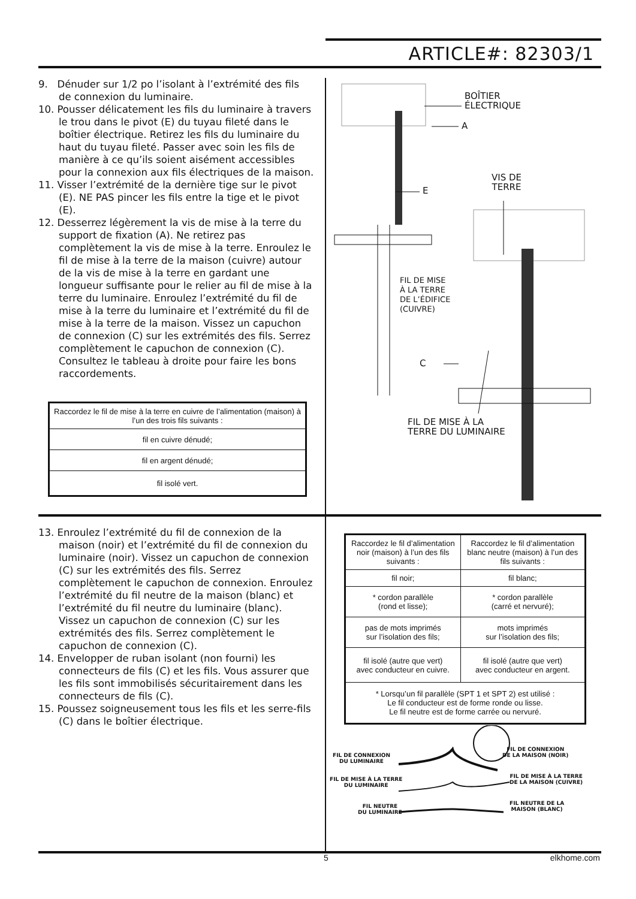ARTICLE#: 82303/1
9. Dénuder sur 1/2 po l’isolant à l’extrémité des fils de connexion du luminaire.
10. Pousser délicatement les fils du luminaire à travers le trou dans le pivot (E) du tuyau fileté dans le boîtier électrique. Retirez les fils du luminaire du haut du tuyau fileté. Passer avec soin les fils de manière à ce qu’ils soient aisément accessibles pour la connexion aux fils électriques de la maison.
11. Visser l’extrémité de la dernière tige sur le pivot (E). NE PAS pincer les fils entre la tige et le pivot (E).
12. Desserrez légèrement la vis de mise à la terre du support de fixation (A). Ne retirez pas complètement la vis de mise à la terre. Enroulez le fil de mise à la terre de la maison (cuivre) autour de la vis de mise à la terre en gardant une longueur suffisante pour le relier au fil de mise à la terre du luminaire. Enroulez l’extrémité du fil de mise à la terre du luminaire et l’extrémité du fil de mise à la terre de la maison. Vissez un capuchon de connexion (C) sur les extrémités des fils. Serrez complètement le capuchon de connexion (C). Consultez le tableau à droite pour faire les bons raccordements.
| Raccordez le fil de mise à la terre en cuivre de l’alimentation (maison) à l’un des trois fils suivants : |
| fil en cuivre dénudé; |
| fil en argent dénudé; |
| fil isolé vert. |
BOÎTIER
ÉLECTRIQUE
A
E
VIS DE
TERRE
FIL DE MISE
À LA TERRE
DE L’ÉDIFICE
(CUIVRE)
C
FIL DE MISE À LA
TERRE DU LUMINAIRE
13. Enroulez l’extrémité du fil de connexion de la maison (noir) et l’extrémité du fil de connexion du luminaire (noir). Vissez un capuchon de connexion (C) sur les extrémités des fils. Serrez complètement le capuchon de connexion. Enroulez l’extrémité du fil neutre de la maison (blanc) et l’extrémité du fil neutre du luminaire (blanc). Vissez un capuchon de connexion (C) sur les extrémités des fils. Serrez complètement le capuchon de connexion (C).
14. Envelopper de ruban isolant (non fourni) les connecteurs de fils (C) et les fils. Vous assurer que les fils sont immobilisés sécuritairement dans les connecteurs de fils (C).
15. Poussez soigneusement tous les fils et les serre-fils (C) dans le boîtier électrique.
| Raccordez le fil d’alimentation noir (maison) à l’un des fils suivants : | Raccordez le fil d’alimentation blanc neutre (maison) à l’un des fils suivants : |
| fil noir; | fil blanc; |
| * cordon parallèle (rond et lisse); | * cordon parallèle (carré et nervuré); |
| pas de mots imprimés sur l’isolation des fils; | mots imprimés sur l’isolation des fils; |
| fil isolé (autre que vert) avec conducteur en cuivre. | fil isolé (autre que vert) avec conducteur en argent. |
| * Lorsqu’un fil parallèle (SPT 1 et SPT 2) est utilisé : Le fil conducteur est de forme ronde ou lisse. Le fil neutre est de forme carrée ou nervuré. | |
FIL DE CONNEXION
DU LUMINAIRE
FIL DE CONNEXION
DE LA MAISON (NOIR)
FIL DE MISE À LA TERRE
DU LUMINAIRE
FIL DE MISE À LA TERRE
DE LA MAISON (CUIVRE)
FIL NEUTRE
DU LUMINAIRE
FIL NEUTRE DE LA
MAISON (BLANC)
5 elkhome.com